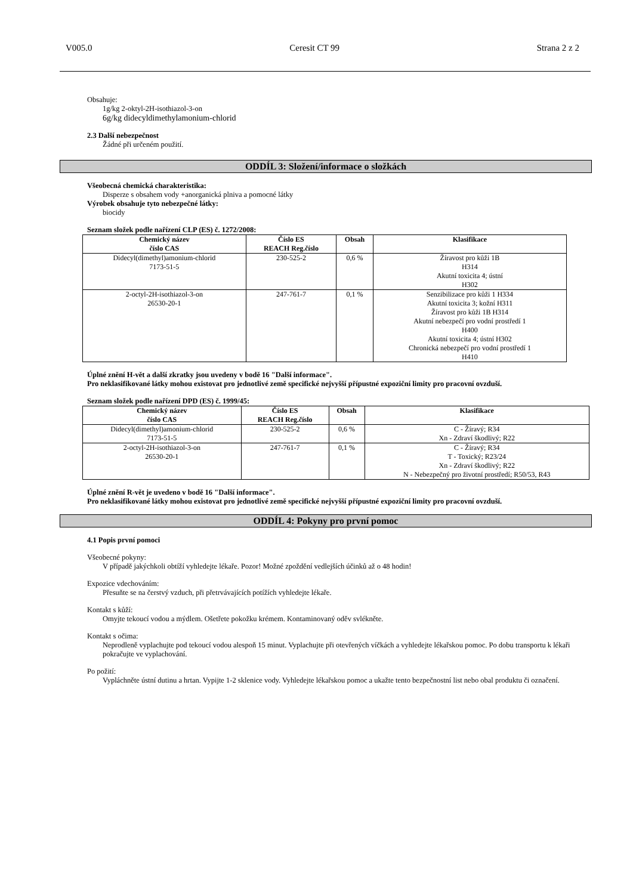V005.0 Ceresit CT 99 Strana 2 z 2
Obsahuje:
1g/kg 2-oktyl-2H-isothiazol-3-on
6g/kg didecyldimethylamonium-chlorid
2.3 Další nebezpečnost
Žádné při určeném použití.
ODDÍL 3: Složení/informace o složkách
Všeobecná chemická charakteristika:
Disperze s obsahem vody +anorganická plniva a pomocné látky
Výrobek obsahuje tyto nebezpečné látky:
biocidy
Seznam složek podle nařízení CLP (ES) č. 1272/2008:
| Chemický název číslo CAS | Číslo ES REACH Reg.číslo | Obsah | Klasifikace |
| --- | --- | --- | --- |
| Didecyl(dimethyl)amonium-chlorid 7173-51-5 | 230-525-2 | 0,6 % | Žíravost pro kůži 1B H314 Akutní toxicita 4; ústní H302 |
| 2-octyl-2H-isothiazol-3-on 26530-20-1 | 247-761-7 | 0,1 % | Senzibilizace pro kůži 1 H334 Akutní toxicita 3; kožní H311 Žíravost pro kůži 1B H314 Akutní nebezpečí pro vodní prostředí 1 H400 Akutní toxicita 4; ústní H302 Chronická nebezpečí pro vodní prostředí 1 H410 |
Úplné znění H-vět a další zkratky jsou uvedeny v bodě 16 "Další informace".
Pro neklasifikované látky mohou existovat pro jednotlivé země specifické nejvyšší přípustné expoziční limity pro pracovní ovzduší.
Seznam složek podle nařízení DPD (ES) č. 1999/45:
| Chemický název číslo CAS | Číslo ES REACH Reg.číslo | Obsah | Klasifikace |
| --- | --- | --- | --- |
| Didecyl(dimethyl)amonium-chlorid 7173-51-5 | 230-525-2 | 0,6 % | C - Žíravý; R34 Xn - Zdraví škodlivý; R22 |
| 2-octyl-2H-isothiazol-3-on 26530-20-1 | 247-761-7 | 0,1 % | C - Žíravý; R34 T - Toxický; R23/24 Xn - Zdraví škodlivý; R22 N - Nebezpečný pro životní prostředí; R50/53, R43 |
Úplné znění R-vět je uvedeno v bodě 16 "Další informace".
Pro neklasifikované látky mohou existovat pro jednotlivé země specifické nejvyšší přípustné expoziční limity pro pracovní ovzduší.
ODDÍL 4: Pokyny pro první pomoc
4.1 Popis první pomoci
Všeobecné pokyny:
V případě jakýchkoli obtíží vyhledejte lékaře. Pozor! Možné zpoždění vedlejších účinků až o 48 hodin!
Expozice vdechováním:
Přesuňte se na čerstvý vzduch, při přetrvávajících potížích vyhledejte lékaře.
Kontakt s kůží:
Omyjte tekoucí vodou a mýdlem. Ošetřete pokožku krémem. Kontaminovaný oděv svlékněte.
Kontakt s očima:
Neprodleně vyplachujte pod tekoucí vodou alespoň 15 minut. Vyplachujte při otevřených víčkách a vyhledejte lékařskou pomoc. Po dobu transportu k lékaři pokračujte ve vyplachování.
Po požití:
Vypláchněte ústní dutinu a hrtan. Vypijte 1-2 sklenice vody. Vyhledejte lékařskou pomoc a ukažte tento bezpečnostní list nebo obal produktu či označení.